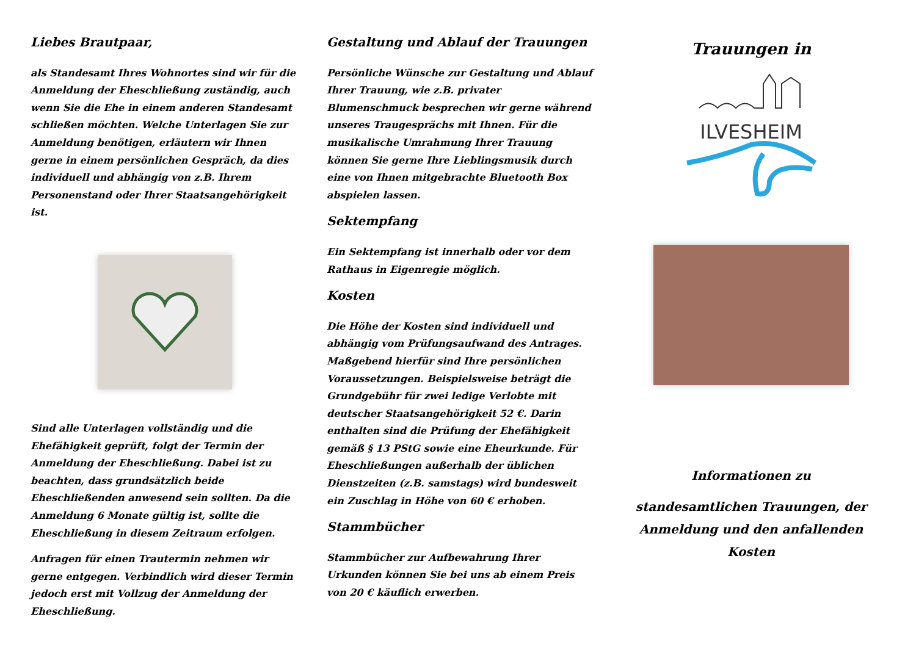Liebes Brautpaar,
als Standesamt Ihres Wohnortes sind wir für die Anmeldung der Eheschließung zuständig, auch wenn Sie die Ehe in einem anderen Standesamt schließen möchten. Welche Unterlagen Sie zur Anmeldung benötigen, erläutern wir Ihnen gerne in einem persönlichen Gespräch, da dies individuell und abhängig von z.B. Ihrem Personenstand oder Ihrer Staatsangehörigkeit ist.
Sind alle Unterlagen vollständig und die Ehefähigkeit geprüft, folgt der Termin der Anmeldung der Eheschließung. Dabei ist zu beachten, dass grundsätzlich beide Eheschließenden anwesend sein sollten. Da die Anmeldung 6 Monate gültig ist, sollte die Eheschließung in diesem Zeitraum erfolgen.
Anfragen für einen Trautermin nehmen wir gerne entgegen. Verbindlich wird dieser Termin jedoch erst mit Vollzug der Anmeldung der Eheschließung.
Gestaltung und Ablauf der Trauungen
Persönliche Wünsche zur Gestaltung und Ablauf Ihrer Trauung, wie z.B. privater Blumenschmuck besprechen wir gerne während unseres Traugesprächs mit Ihnen. Für die musikalische Umrahmung Ihrer Trauung können Sie gerne Ihre Lieblingsmusik durch eine von Ihnen mitgebrachte Bluetooth Box abspielen lassen.
Sektempfang
Ein Sektempfang ist innerhalb oder vor dem Rathaus in Eigenregie möglich.
Kosten
Die Höhe der Kosten sind individuell und abhängig vom Prüfungsaufwand des Antrages. Maßgebend hierfür sind Ihre persönlichen Voraussetzungen. Beispielsweise beträgt die Grundgebühr für zwei ledige Verlobte mit deutscher Staatsangehörigkeit 52 €. Darin enthalten sind die Prüfung der Ehefähigkeit gemäß § 13 PStG sowie eine Eheurkunde. Für Eheschließungen außerhalb der üblichen Dienstzeiten (z.B. samstags) wird bundesweit ein Zuschlag in Höhe von 60 € erhoben.
Stammbücher
Stammbücher zur Aufbewahrung Ihrer Urkunden können Sie bei uns ab einem Preis von 20 € käuflich erwerben.
Trauungen in
ILVESHEIM
Informationen zu
standesamtlichen Trauungen, der Anmeldung und den anfallenden Kosten